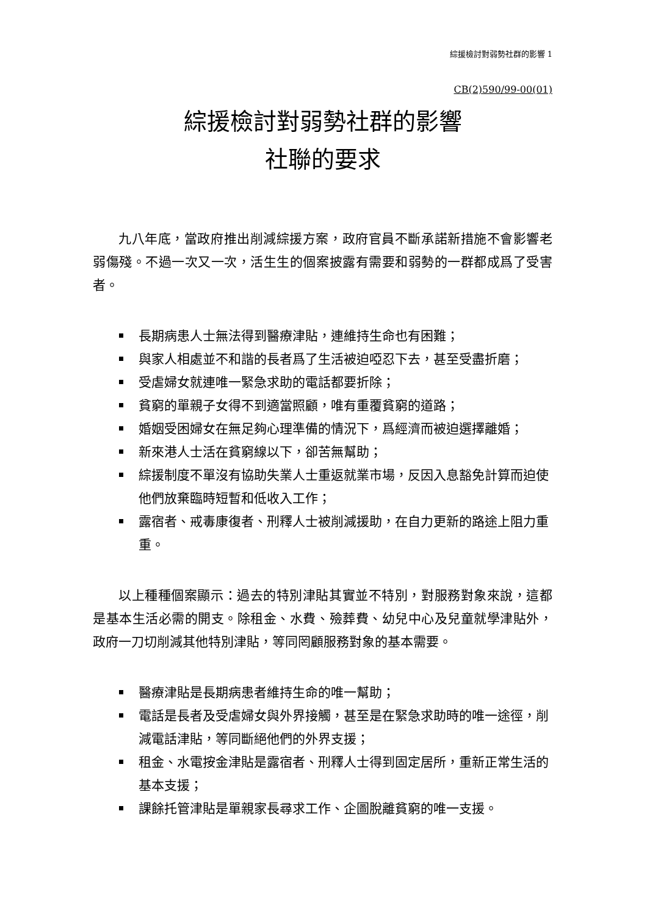綜援檢討對弱勢社群的影響 1
CB(2)590/99-00(01)
綜援檢討對弱勢社群的影響
社聯的要求
九八年底，當政府推出削減綜援方案，政府官員不斷承諾新措施不會影響老弱傷殘。不過一次又一次，活生生的個案披露有需要和弱勢的一群都成爲了受害者。
長期病患人士無法得到醫療津貼，連維持生命也有困難；
與家人相處並不和諧的長者爲了生活被迫啞忍下去，甚至受盡折磨；
受虐婦女就連唯一緊急求助的電話都要折除；
貧窮的單親子女得不到適當照顧，唯有重覆貧窮的道路；
婚姻受困婦女在無足夠心理準備的情況下，爲經濟而被迫選擇離婚；
新來港人士活在貧窮線以下，卻苦無幫助；
綜援制度不單沒有協助失業人士重返就業市場，反因入息豁免計算而迫使他們放棄臨時短暫和低收入工作；
露宿者、戒毒康復者、刑釋人士被削減援助，在自力更新的路途上阻力重重。
以上種種個案顯示：過去的特別津貼其實並不特別，對服務對象來說，這都是基本生活必需的開支。除租金、水費、殮葬費、幼兒中心及兒童就學津貼外，政府一刀切削減其他特別津貼，等同罔顧服務對象的基本需要。
醫療津貼是長期病患者維持生命的唯一幫助；
電話是長者及受虐婦女與外界接觸，甚至是在緊急求助時的唯一途徑，削減電話津貼，等同斷絕他們的外界支援；
租金、水電按金津貼是露宿者、刑釋人士得到固定居所，重新正常生活的基本支援；
課餘托管津貼是單親家長尋求工作、企圖脫離貧窮的唯一支援。